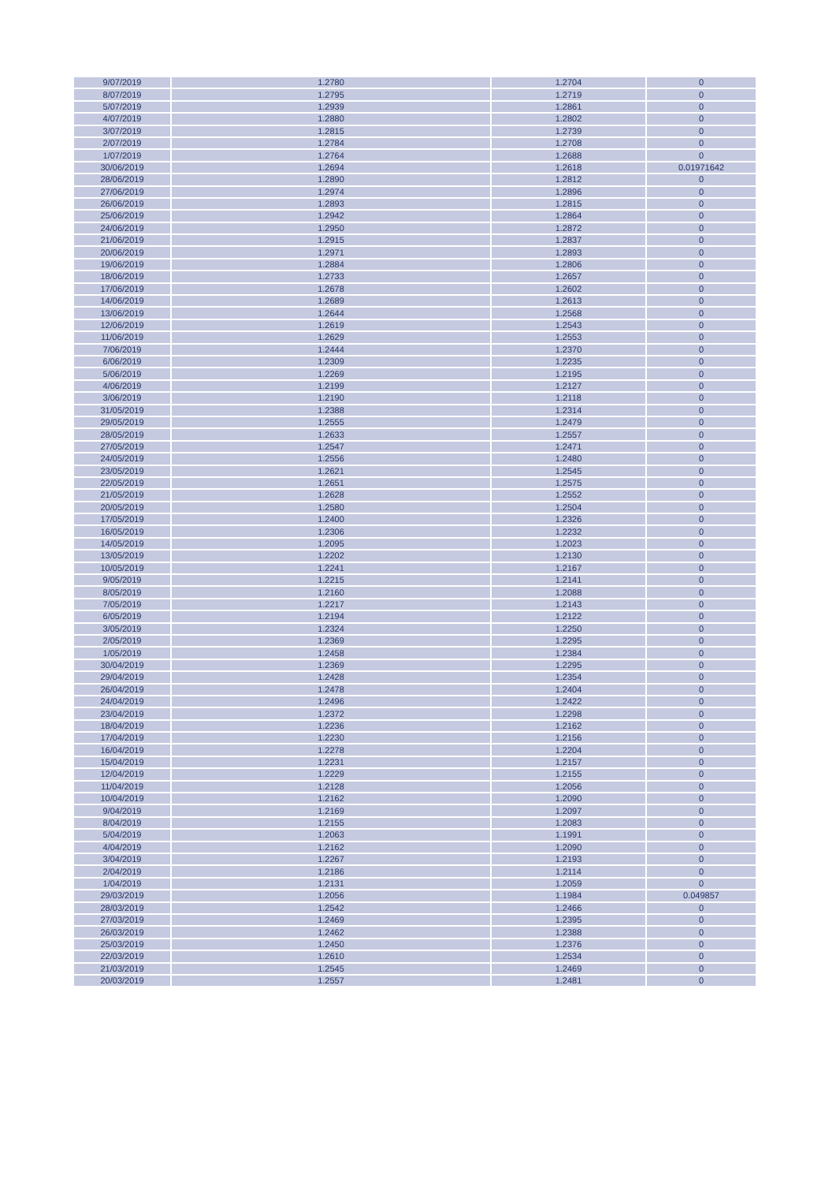| 9/07/2019 | 1.2780 | 1.2704 | 0 |
| 8/07/2019 | 1.2795 | 1.2719 | 0 |
| 5/07/2019 | 1.2939 | 1.2861 | 0 |
| 4/07/2019 | 1.2880 | 1.2802 | 0 |
| 3/07/2019 | 1.2815 | 1.2739 | 0 |
| 2/07/2019 | 1.2784 | 1.2708 | 0 |
| 1/07/2019 | 1.2764 | 1.2688 | 0 |
| 30/06/2019 | 1.2694 | 1.2618 | 0.01971642 |
| 28/06/2019 | 1.2890 | 1.2812 | 0 |
| 27/06/2019 | 1.2974 | 1.2896 | 0 |
| 26/06/2019 | 1.2893 | 1.2815 | 0 |
| 25/06/2019 | 1.2942 | 1.2864 | 0 |
| 24/06/2019 | 1.2950 | 1.2872 | 0 |
| 21/06/2019 | 1.2915 | 1.2837 | 0 |
| 20/06/2019 | 1.2971 | 1.2893 | 0 |
| 19/06/2019 | 1.2884 | 1.2806 | 0 |
| 18/06/2019 | 1.2733 | 1.2657 | 0 |
| 17/06/2019 | 1.2678 | 1.2602 | 0 |
| 14/06/2019 | 1.2689 | 1.2613 | 0 |
| 13/06/2019 | 1.2644 | 1.2568 | 0 |
| 12/06/2019 | 1.2619 | 1.2543 | 0 |
| 11/06/2019 | 1.2629 | 1.2553 | 0 |
| 7/06/2019 | 1.2444 | 1.2370 | 0 |
| 6/06/2019 | 1.2309 | 1.2235 | 0 |
| 5/06/2019 | 1.2269 | 1.2195 | 0 |
| 4/06/2019 | 1.2199 | 1.2127 | 0 |
| 3/06/2019 | 1.2190 | 1.2118 | 0 |
| 31/05/2019 | 1.2388 | 1.2314 | 0 |
| 29/05/2019 | 1.2555 | 1.2479 | 0 |
| 28/05/2019 | 1.2633 | 1.2557 | 0 |
| 27/05/2019 | 1.2547 | 1.2471 | 0 |
| 24/05/2019 | 1.2556 | 1.2480 | 0 |
| 23/05/2019 | 1.2621 | 1.2545 | 0 |
| 22/05/2019 | 1.2651 | 1.2575 | 0 |
| 21/05/2019 | 1.2628 | 1.2552 | 0 |
| 20/05/2019 | 1.2580 | 1.2504 | 0 |
| 17/05/2019 | 1.2400 | 1.2326 | 0 |
| 16/05/2019 | 1.2306 | 1.2232 | 0 |
| 14/05/2019 | 1.2095 | 1.2023 | 0 |
| 13/05/2019 | 1.2202 | 1.2130 | 0 |
| 10/05/2019 | 1.2241 | 1.2167 | 0 |
| 9/05/2019 | 1.2215 | 1.2141 | 0 |
| 8/05/2019 | 1.2160 | 1.2088 | 0 |
| 7/05/2019 | 1.2217 | 1.2143 | 0 |
| 6/05/2019 | 1.2194 | 1.2122 | 0 |
| 3/05/2019 | 1.2324 | 1.2250 | 0 |
| 2/05/2019 | 1.2369 | 1.2295 | 0 |
| 1/05/2019 | 1.2458 | 1.2384 | 0 |
| 30/04/2019 | 1.2369 | 1.2295 | 0 |
| 29/04/2019 | 1.2428 | 1.2354 | 0 |
| 26/04/2019 | 1.2478 | 1.2404 | 0 |
| 24/04/2019 | 1.2496 | 1.2422 | 0 |
| 23/04/2019 | 1.2372 | 1.2298 | 0 |
| 18/04/2019 | 1.2236 | 1.2162 | 0 |
| 17/04/2019 | 1.2230 | 1.2156 | 0 |
| 16/04/2019 | 1.2278 | 1.2204 | 0 |
| 15/04/2019 | 1.2231 | 1.2157 | 0 |
| 12/04/2019 | 1.2229 | 1.2155 | 0 |
| 11/04/2019 | 1.2128 | 1.2056 | 0 |
| 10/04/2019 | 1.2162 | 1.2090 | 0 |
| 9/04/2019 | 1.2169 | 1.2097 | 0 |
| 8/04/2019 | 1.2155 | 1.2083 | 0 |
| 5/04/2019 | 1.2063 | 1.1991 | 0 |
| 4/04/2019 | 1.2162 | 1.2090 | 0 |
| 3/04/2019 | 1.2267 | 1.2193 | 0 |
| 2/04/2019 | 1.2186 | 1.2114 | 0 |
| 1/04/2019 | 1.2131 | 1.2059 | 0 |
| 29/03/2019 | 1.2056 | 1.1984 | 0.049857 |
| 28/03/2019 | 1.2542 | 1.2466 | 0 |
| 27/03/2019 | 1.2469 | 1.2395 | 0 |
| 26/03/2019 | 1.2462 | 1.2388 | 0 |
| 25/03/2019 | 1.2450 | 1.2376 | 0 |
| 22/03/2019 | 1.2610 | 1.2534 | 0 |
| 21/03/2019 | 1.2545 | 1.2469 | 0 |
| 20/03/2019 | 1.2557 | 1.2481 | 0 |